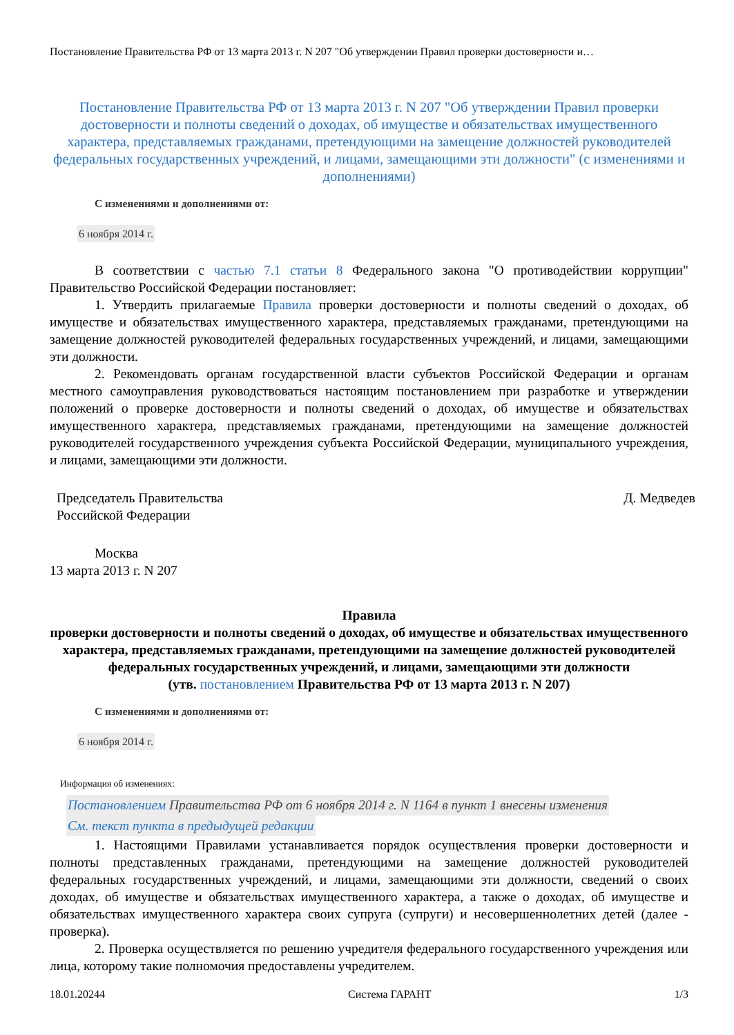Постановление Правительства РФ от 13 марта 2013 г. N 207 "Об утверждении Правил проверки достоверности и…
Постановление Правительства РФ от 13 марта 2013 г. N 207 "Об утверждении Правил проверки достоверности и полноты сведений о доходах, об имуществе и обязательствах имущественного характера, представляемых гражданами, претендующими на замещение должностей руководителей федеральных государственных учреждений, и лицами, замещающими эти должности" (с изменениями и дополнениями)
С изменениями и дополнениями от:
6 ноября 2014 г.
В соответствии с частью 7.1 статьи 8 Федерального закона "О противодействии коррупции" Правительство Российской Федерации постановляет:
1. Утвердить прилагаемые Правила проверки достоверности и полноты сведений о доходах, об имуществе и обязательствах имущественного характера, представляемых гражданами, претендующими на замещение должностей руководителей федеральных государственных учреждений, и лицами, замещающими эти должности.
2. Рекомендовать органам государственной власти субъектов Российской Федерации и органам местного самоуправления руководствоваться настоящим постановлением при разработке и утверждении положений о проверке достоверности и полноты сведений о доходах, об имуществе и обязательствах имущественного характера, представляемых гражданами, претендующими на замещение должностей руководителей государственного учреждения субъекта Российской Федерации, муниципального учреждения, и лицами, замещающими эти должности.
Председатель Правительства
Российской Федерации
Д. Медведев
Москва
13 марта 2013 г. N 207
Правила
проверки достоверности и полноты сведений о доходах, об имуществе и обязательствах имущественного характера, представляемых гражданами, претендующими на замещение должностей руководителей федеральных государственных учреждений, и лицами, замещающими эти должности
(утв. постановлением Правительства РФ от 13 марта 2013 г. N 207)
С изменениями и дополнениями от:
6 ноября 2014 г.
Информация об изменениях:
Постановлением Правительства РФ от 6 ноября 2014 г. N 1164 в пункт 1 внесены изменения
См. текст пункта в предыдущей редакции
1. Настоящими Правилами устанавливается порядок осуществления проверки достоверности и полноты представленных гражданами, претендующими на замещение должностей руководителей федеральных государственных учреждений, и лицами, замещающими эти должности, сведений о своих доходах, об имуществе и обязательствах имущественного характера, а также о доходах, об имуществе и обязательствах имущественного характера своих супруга (супруги) и несовершеннолетних детей (далее - проверка).
2. Проверка осуществляется по решению учредителя федерального государственного учреждения или лица, которому такие полномочия предоставлены учредителем.
18.01.20244 Система ГАРАНТ 1/3